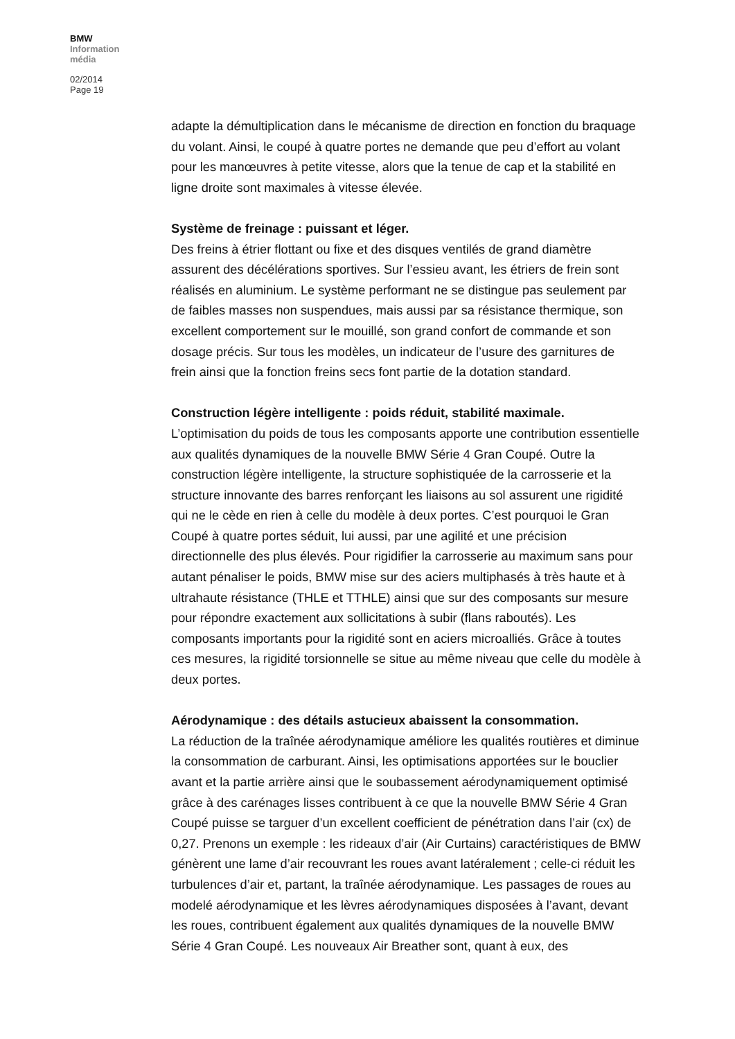BMW
Information
média
02/2014
Page 19
adapte la démultiplication dans le mécanisme de direction en fonction du braquage du volant. Ainsi, le coupé à quatre portes ne demande que peu d’effort au volant pour les manœuvres à petite vitesse, alors que la tenue de cap et la stabilité en ligne droite sont maximales à vitesse élevée.
Système de freinage : puissant et léger.
Des freins à étrier flottant ou fixe et des disques ventilés de grand diamètre assurent des décélérations sportives. Sur l’essieu avant, les étriers de frein sont réalisés en aluminium. Le système performant ne se distingue pas seulement par de faibles masses non suspendues, mais aussi par sa résistance thermique, son excellent comportement sur le mouillé, son grand confort de commande et son dosage précis. Sur tous les modèles, un indicateur de l’usure des garnitures de frein ainsi que la fonction freins secs font partie de la dotation standard.
Construction légère intelligente : poids réduit, stabilité maximale.
L’optimisation du poids de tous les composants apporte une contribution essentielle aux qualités dynamiques de la nouvelle BMW Série 4 Gran Coupé. Outre la construction légère intelligente, la structure sophistiquée de la carrosserie et la structure innovante des barres renforçant les liaisons au sol assurent une rigidité qui ne le cède en rien à celle du modèle à deux portes. C’est pourquoi le Gran Coupé à quatre portes séduit, lui aussi, par une agilité et une précision directionnelle des plus élevés. Pour rigidifier la carrosserie au maximum sans pour autant pénaliser le poids, BMW mise sur des aciers multiphasés à très haute et à ultrahaute résistance (THLE et TTHLE) ainsi que sur des composants sur mesure pour répondre exactement aux sollicitations à subir (flans raboutés). Les composants importants pour la rigidité sont en aciers microalliés. Grâce à toutes ces mesures, la rigidité torsionnelle se situe au même niveau que celle du modèle à deux portes.
Aérodynamique : des détails astucieux abaissent la consommation.
La réduction de la traînée aérodynamique améliore les qualités routières et diminue la consommation de carburant. Ainsi, les optimisations apportées sur le bouclier avant et la partie arrière ainsi que le soubassement aérodynamiquement optimisé grâce à des carénages lisses contribuent à ce que la nouvelle BMW Série 4 Gran Coupé puisse se targuer d’un excellent coefficient de pénétration dans l’air (cx) de 0,27. Prenons un exemple : les rideaux d’air (Air Curtains) caractéristiques de BMW génèrent une lame d’air recouvrant les roues avant latéralement ; celle-ci réduit les turbulences d’air et, partant, la traînée aérodynamique. Les passages de roues au modelé aérodynamique et les lèvres aérodynamiques disposées à l’avant, devant les roues, contribuent également aux qualités dynamiques de la nouvelle BMW Série 4 Gran Coupé. Les nouveaux Air Breather sont, quant à eux, des